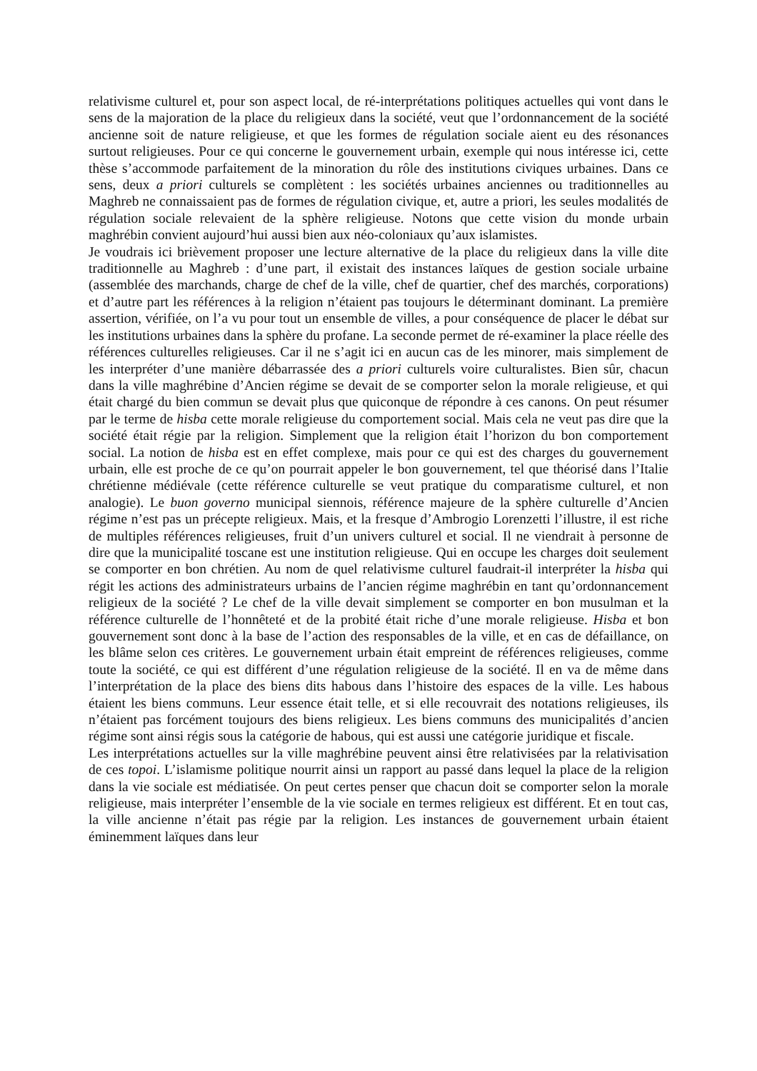relativisme culturel et, pour son aspect local, de ré-interprétations politiques actuelles qui vont dans le sens de la majoration de la place du religieux dans la société, veut que l’ordonnancement de la société ancienne soit de nature religieuse, et que les formes de régulation sociale aient eu des résonances surtout religieuses. Pour ce qui concerne le gouvernement urbain, exemple qui nous intéresse ici, cette thèse s’accommode parfaitement de la minoration du rôle des institutions civiques urbaines. Dans ce sens, deux a priori culturels se complètent : les sociétés urbaines anciennes ou traditionnelles au Maghreb ne connaissaient pas de formes de régulation civique, et, autre a priori, les seules modalités de régulation sociale relevaient de la sphère religieuse. Notons que cette vision du monde urbain maghrébin convient aujourd’hui aussi bien aux néo-coloniaux qu’aux islamistes.
Je voudrais ici brièvement proposer une lecture alternative de la place du religieux dans la ville dite traditionnelle au Maghreb : d’une part, il existait des instances laïques de gestion sociale urbaine (assemblée des marchands, charge de chef de la ville, chef de quartier, chef des marchés, corporations) et d’autre part les références à la religion n’étaient pas toujours le déterminant dominant. La première assertion, vérifiée, on l’a vu pour tout un ensemble de villes, a pour conséquence de placer le débat sur les institutions urbaines dans la sphère du profane. La seconde permet de ré-examiner la place réelle des références culturelles religieuses. Car il ne s’agit ici en aucun cas de les minorer, mais simplement de les interpréter d’une manière débarrassée des a priori culturels voire culturalistes. Bien sûr, chacun dans la ville maghrébine d’Ancien régime se devait de se comporter selon la morale religieuse, et qui était chargé du bien commun se devait plus que quiconque de répondre à ces canons. On peut résumer par le terme de hisba cette morale religieuse du comportement social. Mais cela ne veut pas dire que la société était régie par la religion. Simplement que la religion était l’horizon du bon comportement social. La notion de hisba est en effet complexe, mais pour ce qui est des charges du gouvernement urbain, elle est proche de ce qu’on pourrait appeler le bon gouvernement, tel que théorisé dans l’Italie chrétienne médiévale (cette référence culturelle se veut pratique du comparatisme culturel, et non analogie). Le buon governo municipal siennois, référence majeure de la sphère culturelle d’Ancien régime n’est pas un précepte religieux. Mais, et la fresque d’Ambrogio Lorenzetti l’illustre, il est riche de multiples références religieuses, fruit d’un univers culturel et social. Il ne viendrait à personne de dire que la municipalité toscane est une institution religieuse. Qui en occupe les charges doit seulement se comporter en bon chrétien. Au nom de quel relativisme culturel faudrait-il interpréter la hisba qui régit les actions des administrateurs urbains de l’ancien régime maghrébin en tant qu’ordonnancement religieux de la société ? Le chef de la ville devait simplement se comporter en bon musulman et la référence culturelle de l’honnêteté et de la probité était riche d’une morale religieuse. Hisba et bon gouvernement sont donc à la base de l’action des responsables de la ville, et en cas de défaillance, on les blâme selon ces critères. Le gouvernement urbain était empreint de références religieuses, comme toute la société, ce qui est différent d’une régulation religieuse de la société. Il en va de même dans l’interprétation de la place des biens dits habous dans l’histoire des espaces de la ville. Les habous étaient les biens communs. Leur essence était telle, et si elle recouvrait des notations religieuses, ils n’étaient pas forcément toujours des biens religieux. Les biens communs des municipalités d’ancien régime sont ainsi régis sous la catégorie de habous, qui est aussi une catégorie juridique et fiscale.
Les interprétations actuelles sur la ville maghrébine peuvent ainsi être relativisées par la relativisation de ces topoi. L’islamisme politique nourrit ainsi un rapport au passé dans lequel la place de la religion dans la vie sociale est médiatisée. On peut certes penser que chacun doit se comporter selon la morale religieuse, mais interpréter l’ensemble de la vie sociale en termes religieux est différent. Et en tout cas, la ville ancienne n’était pas régie par la religion. Les instances de gouvernement urbain étaient éminemment laïques dans leur